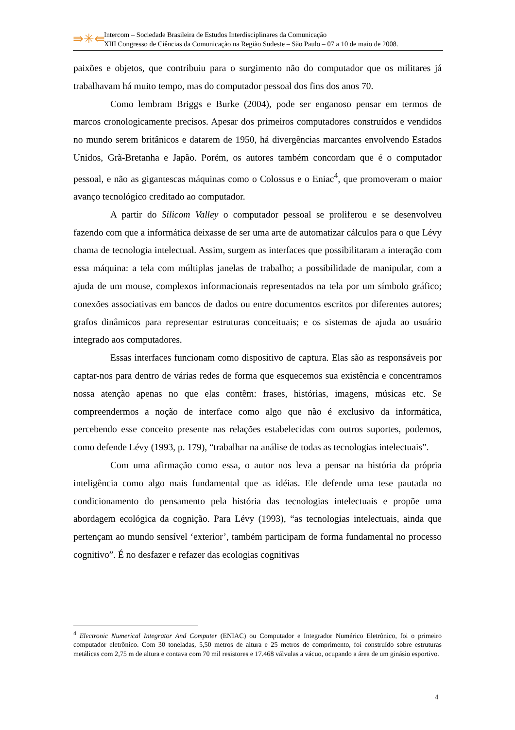⇛✳⇚
Intercom – Sociedade Brasileira de Estudos Interdisciplinares da Comunicação
XIII Congresso de Ciências da Comunicação na Região Sudeste – São Paulo – 07 a 10 de maio de 2008.
paixões e objetos, que contribuiu para o surgimento não do computador que os militares já trabalhavam há muito tempo, mas do computador pessoal dos fins dos anos 70.
Como lembram Briggs e Burke (2004), pode ser enganoso pensar em termos de marcos cronologicamente precisos. Apesar dos primeiros computadores construídos e vendidos no mundo serem britânicos e datarem de 1950, há divergências marcantes envolvendo Estados Unidos, Grã-Bretanha e Japão. Porém, os autores também concordam que é o computador pessoal, e não as gigantescas máquinas como o Colossus e o Eniac<sup>4</sup>, que promoveram o maior avanço tecnológico creditado ao computador.
A partir do Silicom Valley o computador pessoal se proliferou e se desenvolveu fazendo com que a informática deixasse de ser uma arte de automatizar cálculos para o que Lévy chama de tecnologia intelectual. Assim, surgem as interfaces que possibilitaram a interação com essa máquina: a tela com múltiplas janelas de trabalho; a possibilidade de manipular, com a ajuda de um mouse, complexos informacionais representados na tela por um símbolo gráfico; conexões associativas em bancos de dados ou entre documentos escritos por diferentes autores; grafos dinâmicos para representar estruturas conceituais; e os sistemas de ajuda ao usuário integrado aos computadores.
Essas interfaces funcionam como dispositivo de captura. Elas são as responsáveis por captar-nos para dentro de várias redes de forma que esquecemos sua existência e concentramos nossa atenção apenas no que elas contêm: frases, histórias, imagens, músicas etc. Se compreendermos a noção de interface como algo que não é exclusivo da informática, percebendo esse conceito presente nas relações estabelecidas com outros suportes, podemos, como defende Lévy (1993, p. 179), “trabalhar na análise de todas as tecnologias intelectuais”.
Com uma afirmação como essa, o autor nos leva a pensar na história da própria inteligência como algo mais fundamental que as idéias. Ele defende uma tese pautada no condicionamento do pensamento pela história das tecnologias intelectuais e propõe uma abordagem ecológica da cognição. Para Lévy (1993), “as tecnologias intelectuais, ainda que pertençam ao mundo sensível ‘exterior’, também participam de forma fundamental no processo cognitivo”. É no desfazer e refazer das ecologias cognitivas
<sup>4</sup> Electronic Numerical Integrator And Computer (ENIAC) ou Computador e Integrador Numérico Eletrônico, foi o primeiro computador eletrônico. Com 30 toneladas, 5,50 metros de altura e 25 metros de comprimento, foi construído sobre estruturas metálicas com 2,75 m de altura e contava com 70 mil resistores e 17.468 válvulas a vácuo, ocupando a área de um ginásio esportivo.
4